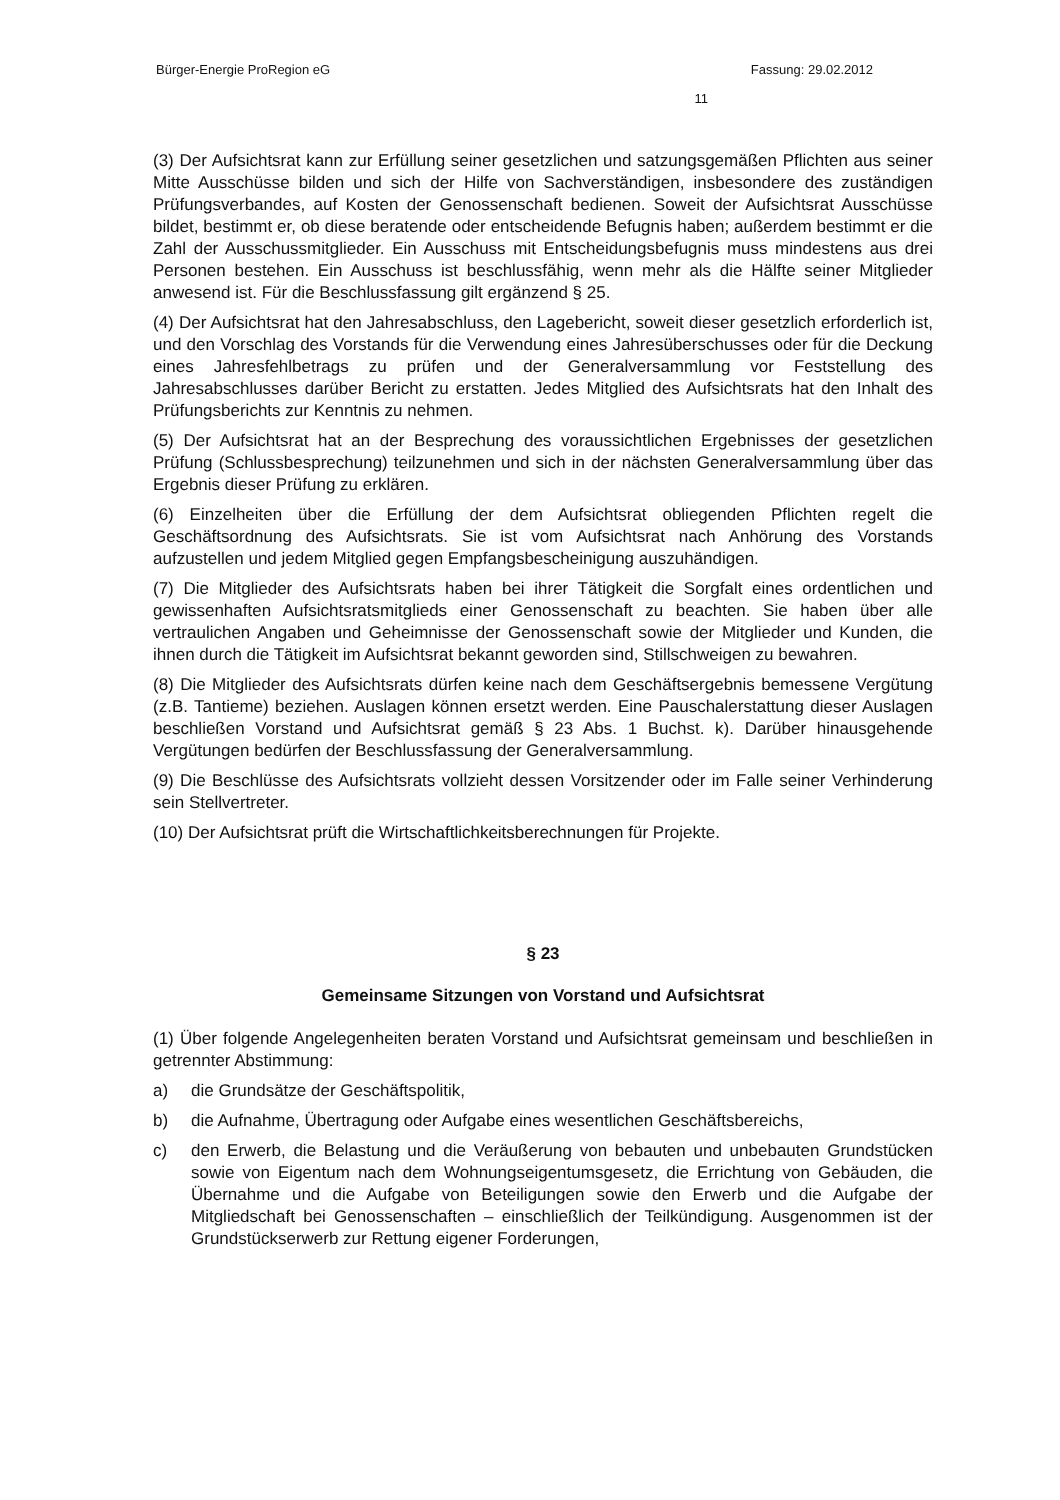Bürger-Energie ProRegion eG Fassung: 29.02.2012
11
(3) Der Aufsichtsrat kann zur Erfüllung seiner gesetzlichen und satzungsgemäßen Pflichten aus seiner Mitte Ausschüsse bilden und sich der Hilfe von Sachverständigen, insbesondere des zuständigen Prüfungsverbandes, auf Kosten der Genossenschaft bedienen. Soweit der Aufsichtsrat Ausschüsse bildet, bestimmt er, ob diese beratende oder entscheidende Befugnis haben; außerdem bestimmt er die Zahl der Ausschussmitglieder. Ein Ausschuss mit Entscheidungsbefugnis muss mindestens aus drei Personen bestehen. Ein Ausschuss ist beschlussfähig, wenn mehr als die Hälfte seiner Mitglieder anwesend ist. Für die Beschlussfassung gilt ergänzend § 25.
(4) Der Aufsichtsrat hat den Jahresabschluss, den Lagebericht, soweit dieser gesetzlich erforderlich ist, und den Vorschlag des Vorstands für die Verwendung eines Jahresüberschusses oder für die Deckung eines Jahresfehlbetrags zu prüfen und der Generalversammlung vor Feststellung des Jahresabschlusses darüber Bericht zu erstatten. Jedes Mitglied des Aufsichtsrats hat den Inhalt des Prüfungsberichts zur Kenntnis zu nehmen.
(5) Der Aufsichtsrat hat an der Besprechung des voraussichtlichen Ergebnisses der gesetzlichen Prüfung (Schlussbesprechung) teilzunehmen und sich in der nächsten Generalversammlung über das Ergebnis dieser Prüfung zu erklären.
(6) Einzelheiten über die Erfüllung der dem Aufsichtsrat obliegenden Pflichten regelt die Geschäftsordnung des Aufsichtsrats. Sie ist vom Aufsichtsrat nach Anhörung des Vorstands aufzustellen und jedem Mitglied gegen Empfangsbescheinigung auszuhändigen.
(7) Die Mitglieder des Aufsichtsrats haben bei ihrer Tätigkeit die Sorgfalt eines ordentlichen und gewissenhaften Aufsichtsratsmitglieds einer Genossenschaft zu beachten. Sie haben über alle vertraulichen Angaben und Geheimnisse der Genossenschaft sowie der Mitglieder und Kunden, die ihnen durch die Tätigkeit im Aufsichtsrat bekannt geworden sind, Stillschweigen zu bewahren.
(8) Die Mitglieder des Aufsichtsrats dürfen keine nach dem Geschäftsergebnis bemessene Vergütung (z.B. Tantieme) beziehen. Auslagen können ersetzt werden. Eine Pauschalerstattung dieser Auslagen beschließen Vorstand und Aufsichtsrat gemäß § 23 Abs. 1 Buchst. k). Darüber hinausgehende Vergütungen bedürfen der Beschlussfassung der Generalversammlung.
(9) Die Beschlüsse des Aufsichtsrats vollzieht dessen Vorsitzender oder im Falle seiner Verhinderung sein Stellvertreter.
(10) Der Aufsichtsrat prüft die Wirtschaftlichkeitsberechnungen für Projekte.
§ 23
Gemeinsame Sitzungen von Vorstand und Aufsichtsrat
(1) Über folgende Angelegenheiten beraten Vorstand und Aufsichtsrat gemeinsam und beschließen in getrennter Abstimmung:
a) die Grundsätze der Geschäftspolitik,
b) die Aufnahme, Übertragung oder Aufgabe eines wesentlichen Geschäftsbereichs,
c) den Erwerb, die Belastung und die Veräußerung von bebauten und unbebauten Grundstücken sowie von Eigentum nach dem Wohnungseigentumsgesetz, die Errichtung von Gebäuden, die Übernahme und die Aufgabe von Beteiligungen sowie den Erwerb und die Aufgabe der Mitgliedschaft bei Genossenschaften – einschließlich der Teilkündigung. Ausgenommen ist der Grundstückserwerb zur Rettung eigener Forderungen,